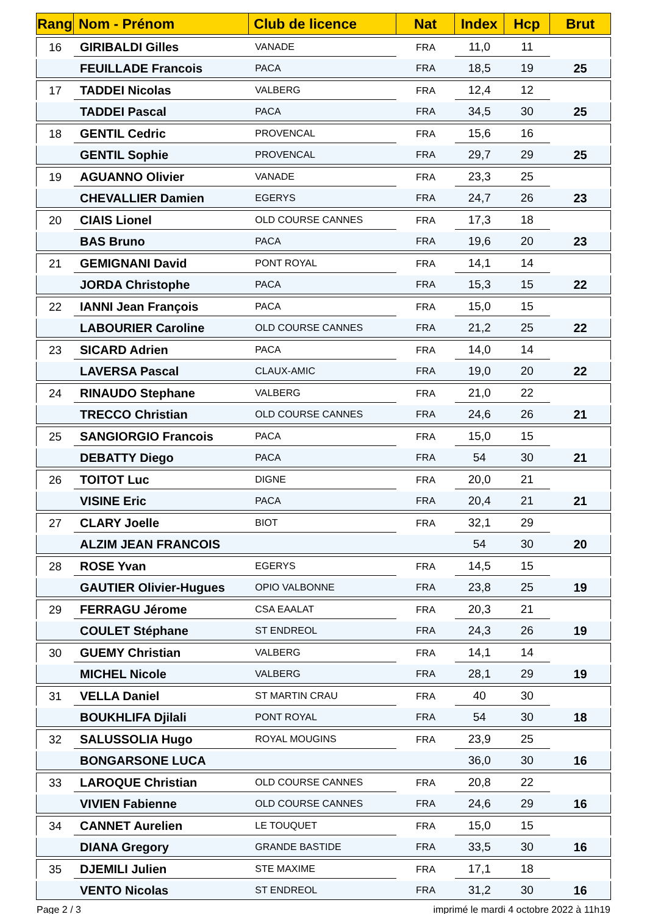| Rang | Nom - Prénom | Club de licence | Nat | Index | Hcp | Brut |
| --- | --- | --- | --- | --- | --- | --- |
| 16 | GIRIBALDI Gilles | VANADE | FRA | 11,0 | 11 | |
| | FEUILLADE Francois | PACA | FRA | 18,5 | 19 | 25 |
| 17 | TADDEI Nicolas | VALBERG | FRA | 12,4 | 12 | |
| | TADDEI Pascal | PACA | FRA | 34,5 | 30 | 25 |
| 18 | GENTIL Cedric | PROVENCAL | FRA | 15,6 | 16 | |
| | GENTIL Sophie | PROVENCAL | FRA | 29,7 | 29 | 25 |
| 19 | AGUANNO Olivier | VANADE | FRA | 23,3 | 25 | |
| | CHEVALLIER Damien | EGERYS | FRA | 24,7 | 26 | 23 |
| 20 | CIAIS Lionel | OLD COURSE CANNES | FRA | 17,3 | 18 | |
| | BAS Bruno | PACA | FRA | 19,6 | 20 | 23 |
| 21 | GEMIGNANI David | PONT ROYAL | FRA | 14,1 | 14 | |
| | JORDA Christophe | PACA | FRA | 15,3 | 15 | 22 |
| 22 | IANNI Jean François | PACA | FRA | 15,0 | 15 | |
| | LABOURIER Caroline | OLD COURSE CANNES | FRA | 21,2 | 25 | 22 |
| 23 | SICARD Adrien | PACA | FRA | 14,0 | 14 | |
| | LAVERSA Pascal | CLAUX-AMIC | FRA | 19,0 | 20 | 22 |
| 24 | RINAUDO Stephane | VALBERG | FRA | 21,0 | 22 | |
| | TRECCO Christian | OLD COURSE CANNES | FRA | 24,6 | 26 | 21 |
| 25 | SANGIORGIO Francois | PACA | FRA | 15,0 | 15 | |
| | DEBATTY Diego | PACA | FRA | 54 | 30 | 21 |
| 26 | TOITOT Luc | DIGNE | FRA | 20,0 | 21 | |
| | VISINE Eric | PACA | FRA | 20,4 | 21 | 21 |
| 27 | CLARY Joelle | BIOT | FRA | 32,1 | 29 | |
| | ALZIM JEAN FRANCOIS | | | 54 | 30 | 20 |
| 28 | ROSE Yvan | EGERYS | FRA | 14,5 | 15 | |
| | GAUTIER Olivier-Hugues | OPIO VALBONNE | FRA | 23,8 | 25 | 19 |
| 29 | FERRAGU Jérome | CSA EAALAT | FRA | 20,3 | 21 | |
| | COULET Stéphane | ST ENDREOL | FRA | 24,3 | 26 | 19 |
| 30 | GUEMY Christian | VALBERG | FRA | 14,1 | 14 | |
| | MICHEL Nicole | VALBERG | FRA | 28,1 | 29 | 19 |
| 31 | VELLA Daniel | ST MARTIN CRAU | FRA | 40 | 30 | |
| | BOUKHLIFA Djilali | PONT ROYAL | FRA | 54 | 30 | 18 |
| 32 | SALUSSOLIA Hugo | ROYAL MOUGINS | FRA | 23,9 | 25 | |
| | BONGARSONE LUCA | | | 36,0 | 30 | 16 |
| 33 | LAROQUE Christian | OLD COURSE CANNES | FRA | 20,8 | 22 | |
| | VIVIEN Fabienne | OLD COURSE CANNES | FRA | 24,6 | 29 | 16 |
| 34 | CANNET Aurelien | LE TOUQUET | FRA | 15,0 | 15 | |
| | DIANA Gregory | GRANDE BASTIDE | FRA | 33,5 | 30 | 16 |
| 35 | DJEMILI Julien | STE MAXIME | FRA | 17,1 | 18 | |
| | VENTO Nicolas | ST ENDREOL | FRA | 31,2 | 30 | 16 |
Page 2 / 3
imprimé le mardi 4 octobre 2022 à 11h19